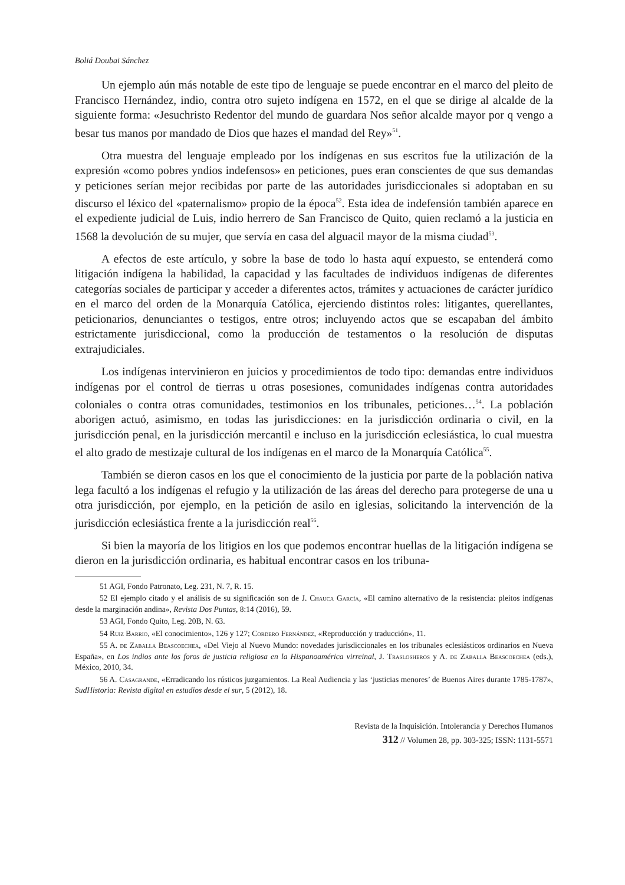Boliá Doubai Sánchez
Un ejemplo aún más notable de este tipo de lenguaje se puede encontrar en el marco del pleito de Francisco Hernández, indio, contra otro sujeto indígena en 1572, en el que se dirige al alcalde de la siguiente forma: «Jesuchristo Redentor del mundo de guardara Nos señor alcalde mayor por q vengo a besar tus manos por mandado de Dios que hazes el mandad del Rey»<sup>51</sup>.
Otra muestra del lenguaje empleado por los indígenas en sus escritos fue la utilización de la expresión «como pobres yndios indefensos» en peticiones, pues eran conscientes de que sus demandas y peticiones serían mejor recibidas por parte de las autoridades jurisdiccionales si adoptaban en su discurso el léxico del «paternalismo» propio de la época<sup>52</sup>. Esta idea de indefensión también aparece en el expediente judicial de Luis, indio herrero de San Francisco de Quito, quien reclamó a la justicia en 1568 la devolución de su mujer, que servía en casa del alguacil mayor de la misma ciudad<sup>53</sup>.
A efectos de este artículo, y sobre la base de todo lo hasta aquí expuesto, se entenderá como litigación indígena la habilidad, la capacidad y las facultades de individuos indígenas de diferentes categorías sociales de participar y acceder a diferentes actos, trámites y actuaciones de carácter jurídico en el marco del orden de la Monarquía Católica, ejerciendo distintos roles: litigantes, querellantes, peticionarios, denunciantes o testigos, entre otros; incluyendo actos que se escapaban del ámbito estrictamente jurisdiccional, como la producción de testamentos o la resolución de disputas extrajudiciales.
Los indígenas intervinieron en juicios y procedimientos de todo tipo: demandas entre individuos indígenas por el control de tierras u otras posesiones, comunidades indígenas contra autoridades coloniales o contra otras comunidades, testimonios en los tribunales, peticiones…<sup>54</sup>. La población aborigen actuó, asimismo, en todas las jurisdicciones: en la jurisdicción ordinaria o civil, en la jurisdicción penal, en la jurisdicción mercantil e incluso en la jurisdicción eclesiástica, lo cual muestra el alto grado de mestizaje cultural de los indígenas en el marco de la Monarquía Católica<sup>55</sup>.
También se dieron casos en los que el conocimiento de la justicia por parte de la población nativa lega facultó a los indígenas el refugio y la utilización de las áreas del derecho para protegerse de una u otra jurisdicción, por ejemplo, en la petición de asilo en iglesias, solicitando la intervención de la jurisdicción eclesiástica frente a la jurisdicción real<sup>56</sup>.
Si bien la mayoría de los litigios en los que podemos encontrar huellas de la litigación indígena se dieron en la jurisdicción ordinaria, es habitual encontrar casos en los tribuna-
51 AGI, Fondo Patronato, Leg. 231, N. 7, R. 15.
52 El ejemplo citado y el análisis de su significación son de J. Chauca García, «El camino alternativo de la resistencia: pleitos indígenas desde la marginación andina», Revista Dos Puntas, 8:14 (2016), 59.
53 AGI, Fondo Quito, Leg. 20B, N. 63.
54 Ruiz Barrio, «El conocimiento», 126 y 127; Cordero Fernández, «Reproducción y traducción», 11.
55 A. de Zaballa Beascoechea, «Del Viejo al Nuevo Mundo: novedades jurisdiccionales en los tribunales eclesiásticos ordinarios en Nueva España», en Los indios ante los foros de justicia religiosa en la Hispanoamérica virreinal, J. Traslosheros y A. de Zaballa Beascoechea (eds.), México, 2010, 34.
56 A. Casagrande, «Erradicando los rústicos juzgamientos. La Real Audiencia y las ‘justicias menores’ de Buenos Aires durante 1785-1787», SudHistoria: Revista digital en estudios desde el sur, 5 (2012), 18.
Revista de la Inquisición. Intolerancia y Derechos Humanos
312 // Volumen 28, pp. 303-325; ISSN: 1131-5571